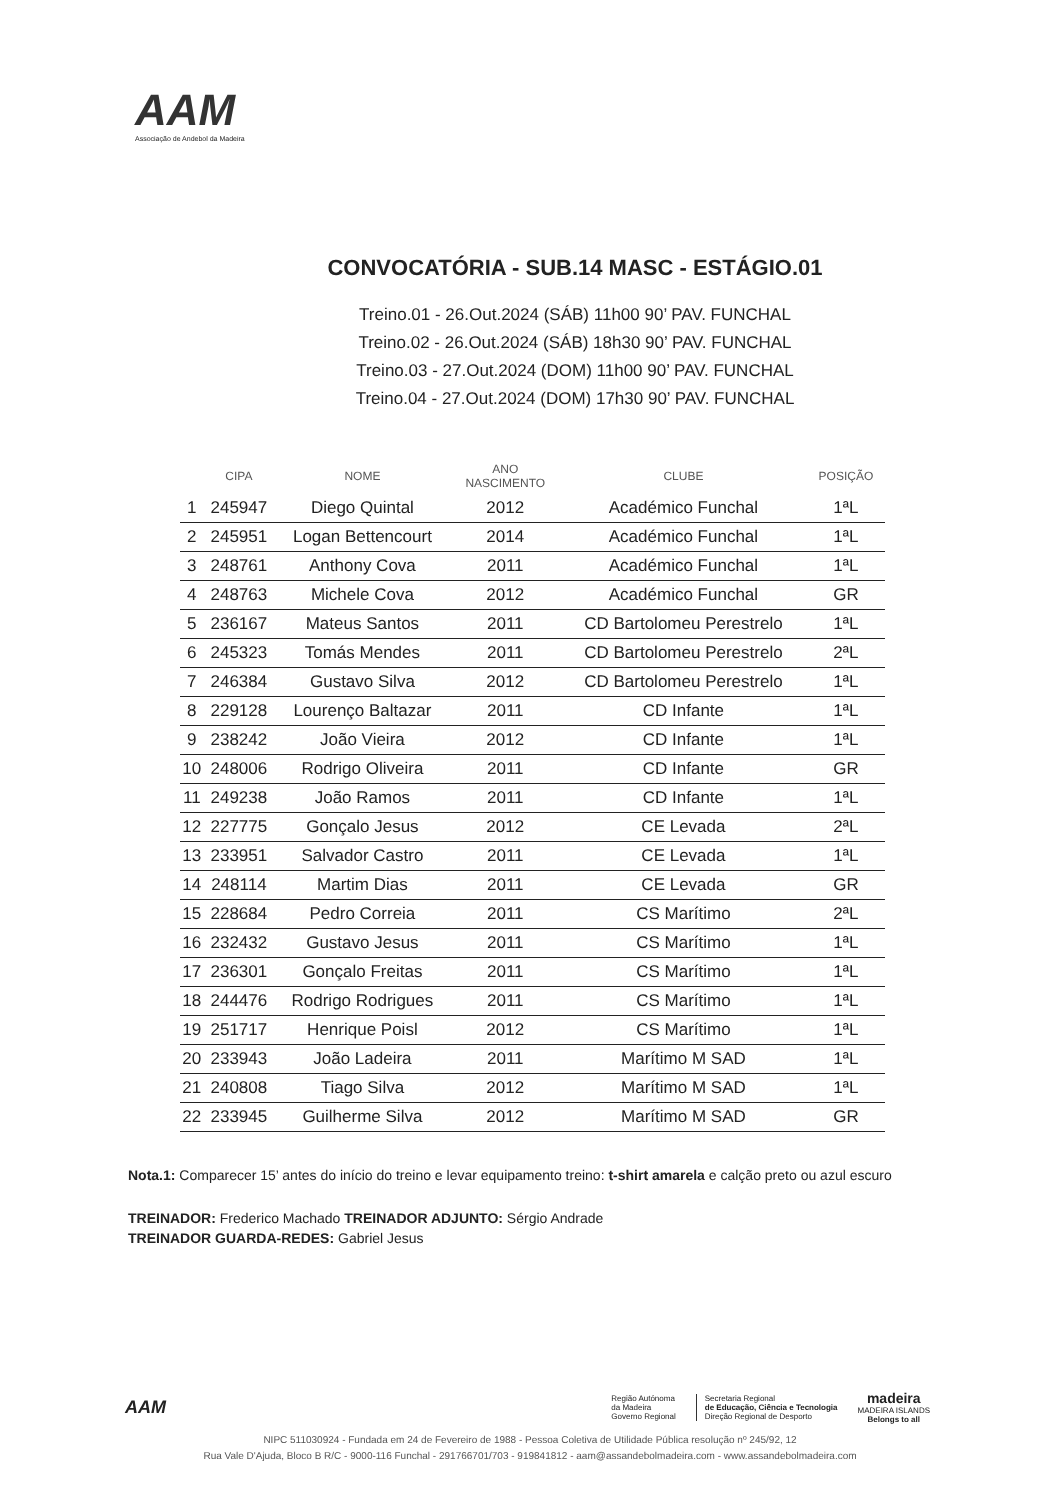AAM
Associação de Andebol da Madeira
CONVOCATÓRIA - SUB.14 MASC - ESTÁGIO.01
Treino.01 - 26.Out.2024 (SÁB) 11h00 90’ PAV. FUNCHAL
Treino.02 - 26.Out.2024 (SÁB) 18h30 90’ PAV. FUNCHAL
Treino.03 - 27.Out.2024 (DOM) 11h00 90’ PAV. FUNCHAL
Treino.04 - 27.Out.2024 (DOM) 17h30 90’ PAV. FUNCHAL
| | CIPA | NOME | ANO NASCIMENTO | CLUBE | POSIÇÃO |
| --- | --- | --- | --- | --- | --- |
| 1 | 245947 | Diego Quintal | 2012 | Académico Funchal | 1ªL |
| 2 | 245951 | Logan Bettencourt | 2014 | Académico Funchal | 1ªL |
| 3 | 248761 | Anthony Cova | 2011 | Académico Funchal | 1ªL |
| 4 | 248763 | Michele Cova | 2012 | Académico Funchal | GR |
| 5 | 236167 | Mateus Santos | 2011 | CD Bartolomeu Perestrelo | 1ªL |
| 6 | 245323 | Tomás Mendes | 2011 | CD Bartolomeu Perestrelo | 2ªL |
| 7 | 246384 | Gustavo Silva | 2012 | CD Bartolomeu Perestrelo | 1ªL |
| 8 | 229128 | Lourenço Baltazar | 2011 | CD Infante | 1ªL |
| 9 | 238242 | João Vieira | 2012 | CD Infante | 1ªL |
| 10 | 248006 | Rodrigo Oliveira | 2011 | CD Infante | GR |
| 11 | 249238 | João Ramos | 2011 | CD Infante | 1ªL |
| 12 | 227775 | Gonçalo Jesus | 2012 | CE Levada | 2ªL |
| 13 | 233951 | Salvador Castro | 2011 | CE Levada | 1ªL |
| 14 | 248114 | Martim Dias | 2011 | CE Levada | GR |
| 15 | 228684 | Pedro Correia | 2011 | CS Marítimo | 2ªL |
| 16 | 232432 | Gustavo Jesus | 2011 | CS Marítimo | 1ªL |
| 17 | 236301 | Gonçalo Freitas | 2011 | CS Marítimo | 1ªL |
| 18 | 244476 | Rodrigo Rodrigues | 2011 | CS Marítimo | 1ªL |
| 19 | 251717 | Henrique Poisl | 2012 | CS Marítimo | 1ªL |
| 20 | 233943 | João Ladeira | 2011 | Marítimo M SAD | 1ªL |
| 21 | 240808 | Tiago Silva | 2012 | Marítimo M SAD | 1ªL |
| 22 | 233945 | Guilherme Silva | 2012 | Marítimo M SAD | GR |
Nota.1: Comparecer 15’ antes do início do treino e levar equipamento treino: t-shirt amarela e calção preto ou azul escuro
TREINADOR: Frederico Machado TREINADOR ADJUNTO: Sérgio Andrade
TREINADOR GUARDA-REDES: Gabriel Jesus
AAM
Região Autónoma
da Madeira
Governo Regional
Secretaria Regional
de Educação, Ciência e Tecnologia
Direção Regional de Desporto
madeira
MADEIRA ISLANDS
Belongs to all
NIPC 511030924 - Fundada em 24 de Fevereiro de 1988 - Pessoa Coletiva de Utilidade Pública resolução nº 245/92, 12
Rua Vale D'Ajuda, Bloco B R/C - 9000-116 Funchal - 291766701/703 - 919841812 - aam@assandebolmadeira.com - www.assandebolmadeira.com